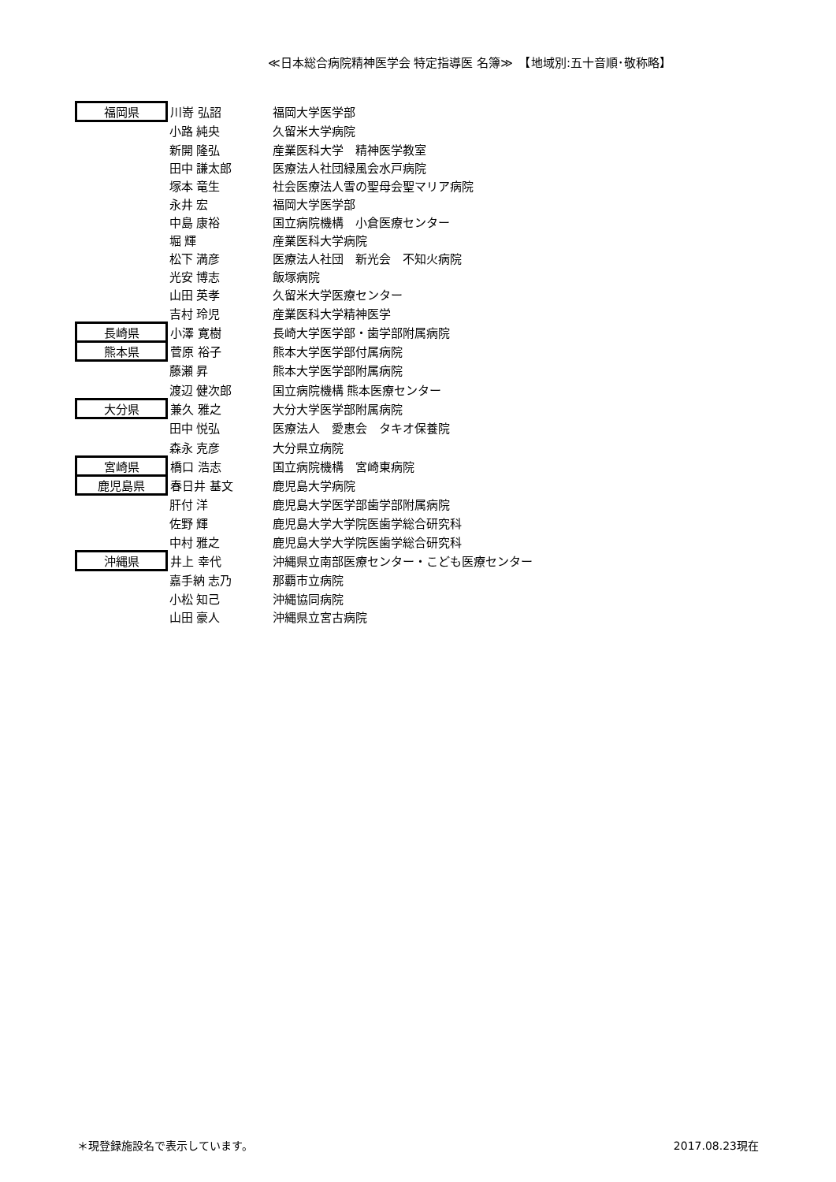≪日本総合病院精神医学会 特定指導医 名簿≫　【地域別:五十音順･敬称略】
| 福岡県 | 川嵜 弘詔 | 福岡大学医学部 |
| | 小路 純央 | 久留米大学病院 |
| | 新開 隆弘 | 産業医科大学 精神医学教室 |
| | 田中 謙太郎 | 医療法人社団緑風会水戸病院 |
| | 塚本 竜生 | 社会医療法人雪の聖母会聖マリア病院 |
| | 永井 宏 | 福岡大学医学部 |
| | 中島 康裕 | 国立病院機構 小倉医療センター |
| | 堀 輝 | 産業医科大学病院 |
| | 松下 満彦 | 医療法人社団 新光会 不知火病院 |
| | 光安 博志 | 飯塚病院 |
| | 山田 英孝 | 久留米大学医療センター |
| | 吉村 玲児 | 産業医科大学精神医学 |
| 長崎県 | 小澤 寛樹 | 長崎大学医学部・歯学部附属病院 |
| 熊本県 | 菅原 裕子 | 熊本大学医学部付属病院 |
| | 藤瀬 昇 | 熊本大学医学部附属病院 |
| | 渡辺 健次郎 | 国立病院機構 熊本医療センター |
| 大分県 | 兼久 雅之 | 大分大学医学部附属病院 |
| | 田中 悦弘 | 医療法人 愛恵会 タキオ保養院 |
| | 森永 克彦 | 大分県立病院 |
| 宮崎県 | 橋口 浩志 | 国立病院機構 宮崎東病院 |
| 鹿児島県 | 春日井 基文 | 鹿児島大学病院 |
| | 肝付 洋 | 鹿児島大学医学部歯学部附属病院 |
| | 佐野 輝 | 鹿児島大学大学院医歯学総合研究科 |
| | 中村 雅之 | 鹿児島大学大学院医歯学総合研究科 |
| 沖縄県 | 井上 幸代 | 沖縄県立南部医療センター・こども医療センター |
| | 嘉手納 志乃 | 那覇市立病院 |
| | 小松 知己 | 沖縄協同病院 |
| | 山田 豪人 | 沖縄県立宮古病院 |
＊現登録施設名で表示しています。 2017.08.23現在